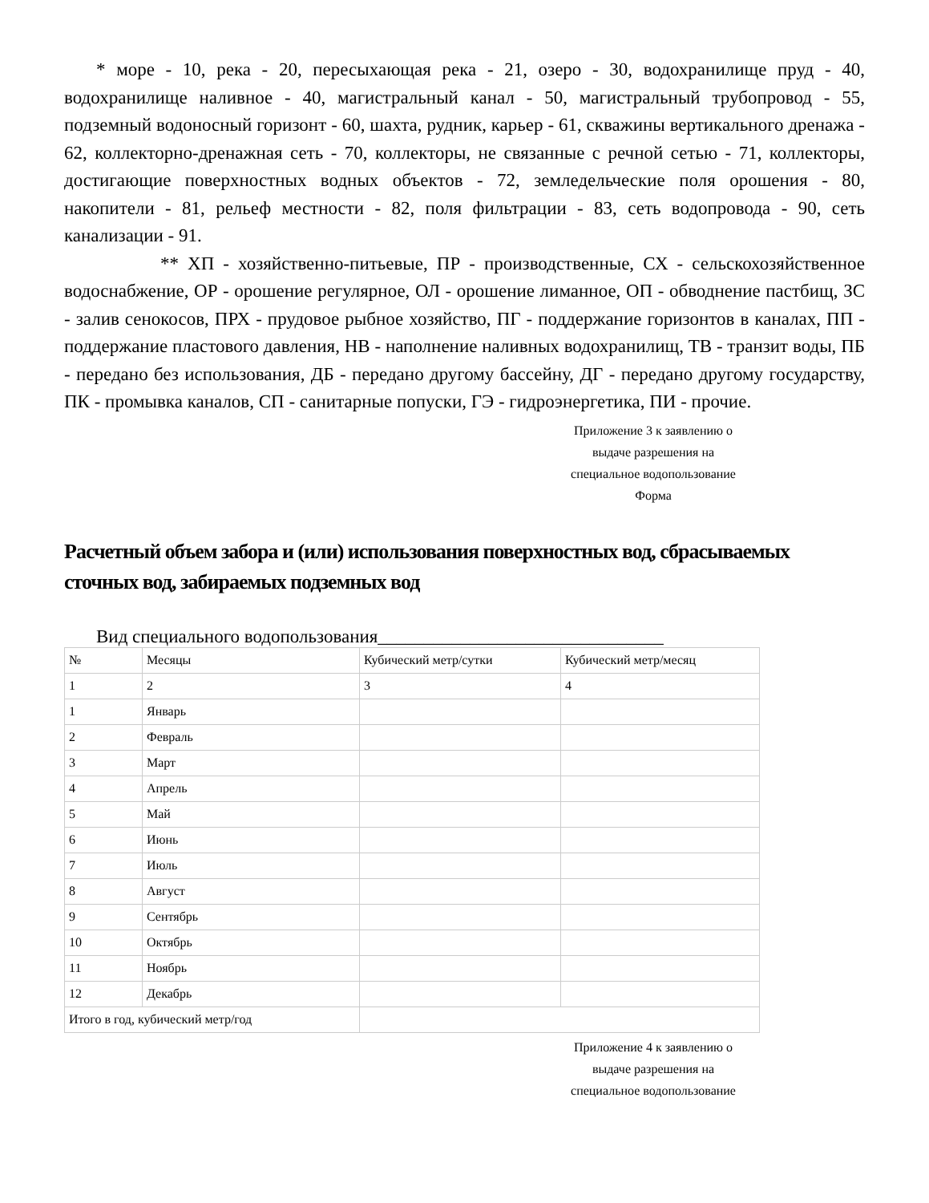* море - 10, река - 20, пересыхающая река - 21, озеро - 30, водохранилище пруд - 40, водохранилище наливное - 40, магистральный канал - 50, магистральный трубопровод - 55, подземный водоносный горизонт - 60, шахта, рудник, карьер - 61, скважины вертикального дренажа - 62, коллекторно-дренажная сеть - 70, коллекторы, не связанные с речной сетью - 71, коллекторы, достигающие поверхностных водных объектов - 72, земледельческие поля орошения - 80, накопители - 81, рельеф местности - 82, поля фильтрации - 83, сеть водопровода - 90, сеть канализации - 91.
** ХП - хозяйственно-питьевые, ПР - производственные, СХ - сельскохозяйственное водоснабжение, ОР - орошение регулярное, ОЛ - орошение лиманное, ОП - обводнение пастбищ, ЗС - залив сенокосов, ПРХ - прудовое рыбное хозяйство, ПГ - поддержание горизонтов в каналах, ПП - поддержание пластового давления, НВ - наполнение наливных водохранилищ, ТВ - транзит воды, ПБ - передано без использования, ДБ - передано другому бассейну, ДГ - передано другому государству, ПК - промывка каналов, СП - санитарные попуски, ГЭ - гидроэнергетика, ПИ - прочие.
Приложение 3 к заявлению о
выдаче разрешения на
специальное водопользование
Форма
Расчетный объем забора и (или) использования поверхностных вод, сбрасываемых сточных вод, забираемых подземных вод
Вид специального водопользования_______________________________
| № | Месяцы | Кубический метр/сутки | Кубический метр/месяц |
| 1 | 2 | 3 | 4 |
| 1 | Январь | | |
| 2 | Февраль | | |
| 3 | Март | | |
| 4 | Апрель | | |
| 5 | Май | | |
| 6 | Июнь | | |
| 7 | Июль | | |
| 8 | Август | | |
| 9 | Сентябрь | | |
| 10 | Октябрь | | |
| 11 | Ноябрь | | |
| 12 | Декабрь | | |
| Итого в год, кубический метр/год | | | |
Приложение 4 к заявлению о
выдаче разрешения на
специальное водопользование